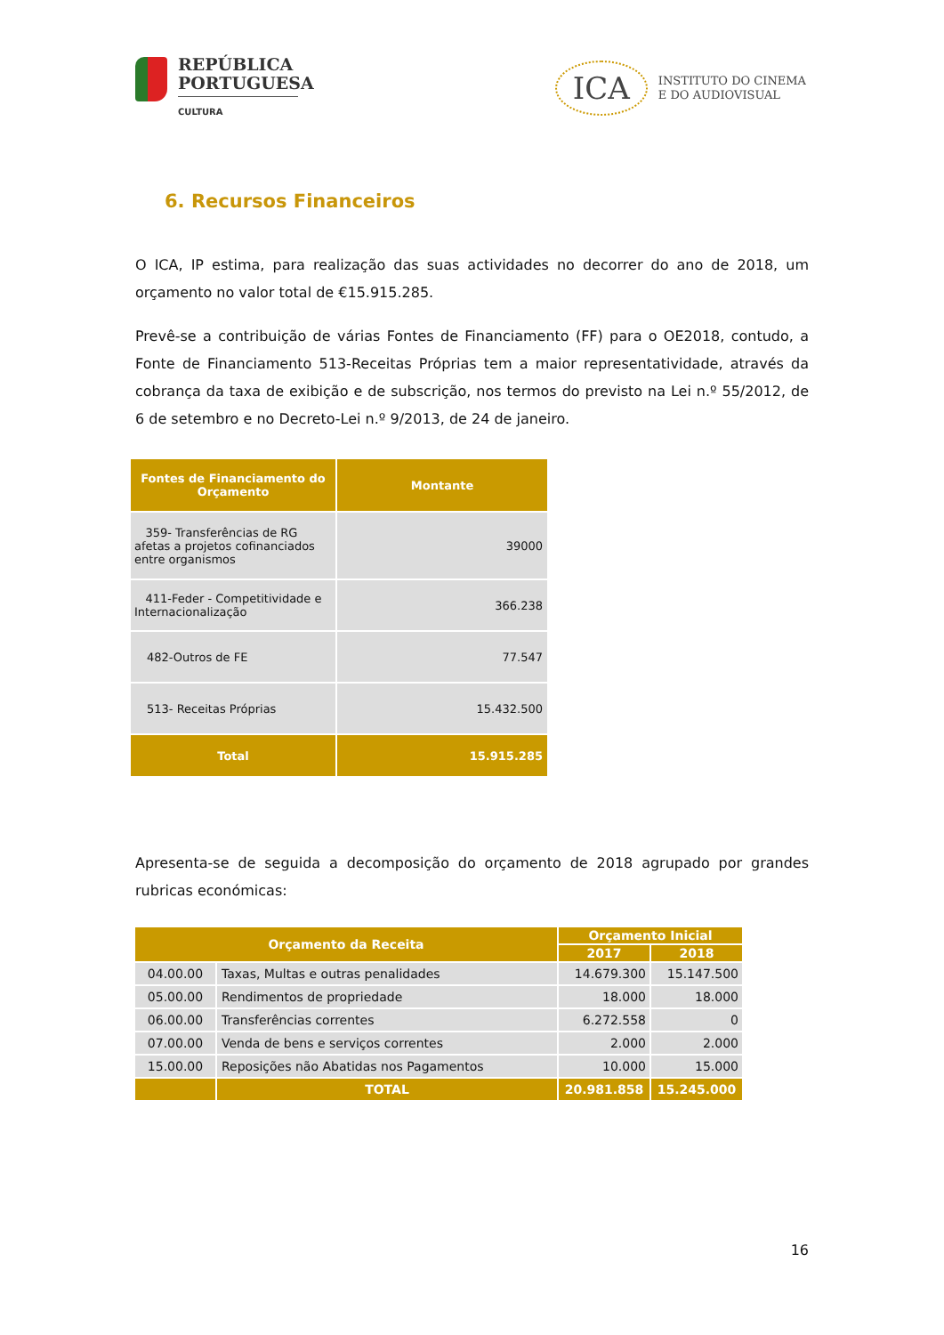REPÚBLICA
PORTUGUESA
CULTURA
ICA
INSTITUTO DO CINEMA
E DO AUDIOVISUAL
6. Recursos Financeiros
O ICA, IP estima, para realização das suas actividades no decorrer do ano de 2018, um orçamento no valor total de €15.915.285.
Prevê-se a contribuição de várias Fontes de Financiamento (FF) para o OE2018, contudo, a Fonte de Financiamento 513-Receitas Próprias tem a maior representatividade, através da cobrança da taxa de exibição e de subscrição, nos termos do previsto na Lei n.º 55/2012, de 6 de setembro e no Decreto-Lei n.º 9/2013, de 24 de janeiro.
| Fontes de Financiamento do Orçamento | Montante |
| --- | --- |
| 359- Transferências de RG afetas a projetos cofinanciados entre organismos | 39000 |
| 411-Feder - Competitividade e Internacionalização | 366.238 |
| 482-Outros de FE | 77.547 |
| 513- Receitas Próprias | 15.432.500 |
| Total | 15.915.285 |
Apresenta-se de seguida a decomposição do orçamento de 2018 agrupado por grandes rubricas económicas:
| Orçamento da Receita | | Orçamento Inicial | |
| --- | --- | --- | --- |
| | | 2017 | 2018 |
| 04.00.00 | Taxas, Multas e outras penalidades | 14.679.300 | 15.147.500 |
| 05.00.00 | Rendimentos de propriedade | 18.000 | 18.000 |
| 06.00.00 | Transferências correntes | 6.272.558 | 0 |
| 07.00.00 | Venda de bens e serviços correntes | 2.000 | 2.000 |
| 15.00.00 | Reposições não Abatidas nos Pagamentos | 10.000 | 15.000 |
| | TOTAL | 20.981.858 | 15.245.000 |
16